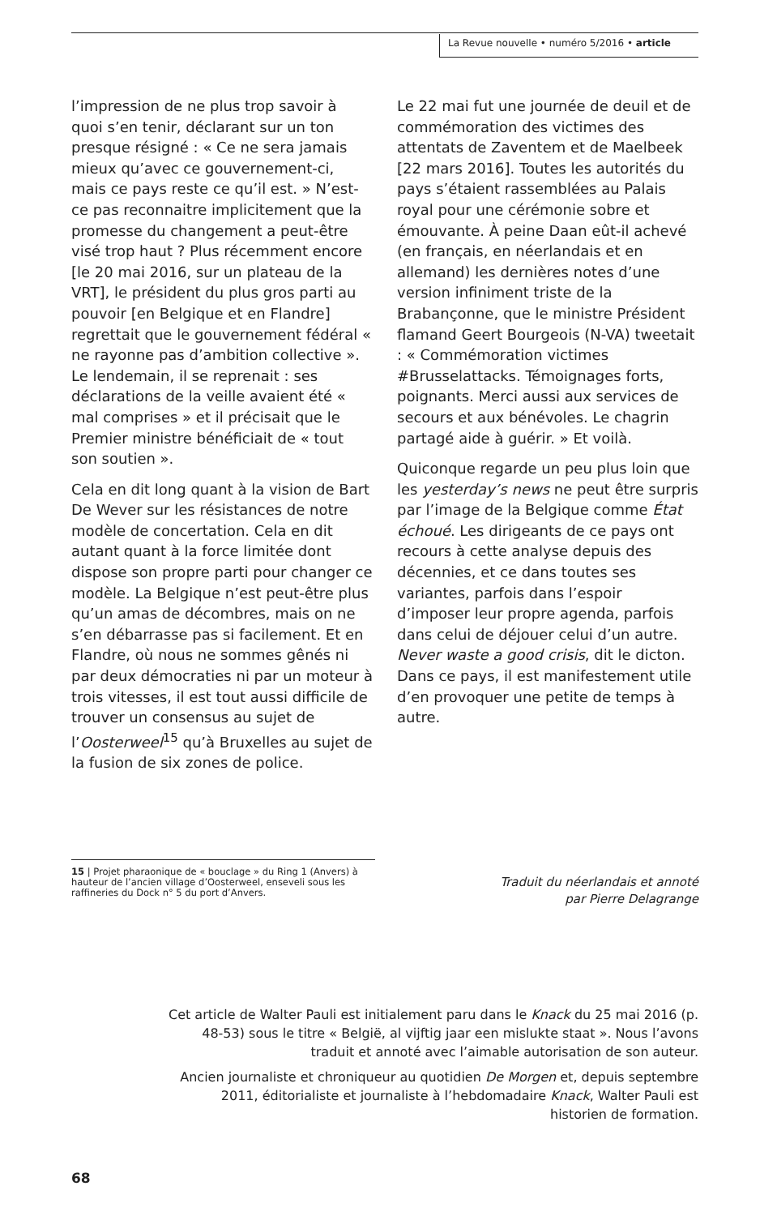La Revue nouvelle • numéro 5/2016 • article
l’impression de ne plus trop savoir à quoi s’en tenir, déclarant sur un ton presque résigné : « Ce ne sera jamais mieux qu’avec ce gouvernement-ci, mais ce pays reste ce qu’il est. » N’est-ce pas reconnaitre implicitement que la promesse du changement a peut-être visé trop haut ? Plus récemment encore [le 20 mai 2016, sur un plateau de la VRT], le président du plus gros parti au pouvoir [en Belgique et en Flandre] regrettait que le gouvernement fédéral « ne rayonne pas d’ambition collective ». Le lendemain, il se reprenait : ses déclarations de la veille avaient été « mal comprises » et il précisait que le Premier ministre bénéficiait de « tout son soutien ».
Cela en dit long quant à la vision de Bart De Wever sur les résistances de notre modèle de concertation. Cela en dit autant quant à la force limitée dont dispose son propre parti pour changer ce modèle. La Belgique n’est peut-être plus qu’un amas de décombres, mais on ne s’en débarrasse pas si facilement. Et en Flandre, où nous ne sommes gênés ni par deux démocraties ni par un moteur à trois vitesses, il est tout aussi difficile de trouver un consensus au sujet de l’Oosterweel<sup>15</sup> qu’à Bruxelles au sujet de la fusion de six zones de police.
Le 22 mai fut une journée de deuil et de commémoration des victimes des attentats de Zaventem et de Maelbeek [22 mars 2016]. Toutes les autorités du pays s’étaient rassemblées au Palais royal pour une cérémonie sobre et émouvante. À peine Daan eût-il achevé (en français, en néerlandais et en allemand) les dernières notes d’une version infiniment triste de la Brabançonne, que le ministre Président flamand Geert Bourgeois (N-VA) tweetait : « Commémoration victimes #Brusselattacks. Témoignages forts, poignants. Merci aussi aux services de secours et aux bénévoles. Le chagrin partagé aide à guérir. » Et voilà.
Quiconque regarde un peu plus loin que les yesterday’s news ne peut être surpris par l’image de la Belgique comme État échoué. Les dirigeants de ce pays ont recours à cette analyse depuis des décennies, et ce dans toutes ses variantes, parfois dans l’espoir d’imposer leur propre agenda, parfois dans celui de déjouer celui d’un autre. Never waste a good crisis, dit le dicton. Dans ce pays, il est manifestement utile d’en provoquer une petite de temps à autre.
15 | Projet pharaonique de « bouclage » du Ring 1 (Anvers) à hauteur de l’ancien village d’Oosterweel, enseveli sous les raffineries du Dock n° 5 du port d’Anvers.
Traduit du néerlandais et annoté
par Pierre Delagrange
Cet article de Walter Pauli est initialement paru dans le Knack du 25 mai 2016 (p. 48-53) sous le titre « België, al vijftig jaar een mislukte staat ». Nous l’avons traduit et annoté avec l’aimable autorisation de son auteur.
Ancien journaliste et chroniqueur au quotidien De Morgen et, depuis septembre 2011, éditorialiste et journaliste à l’hebdomadaire Knack, Walter Pauli est historien de formation.
68